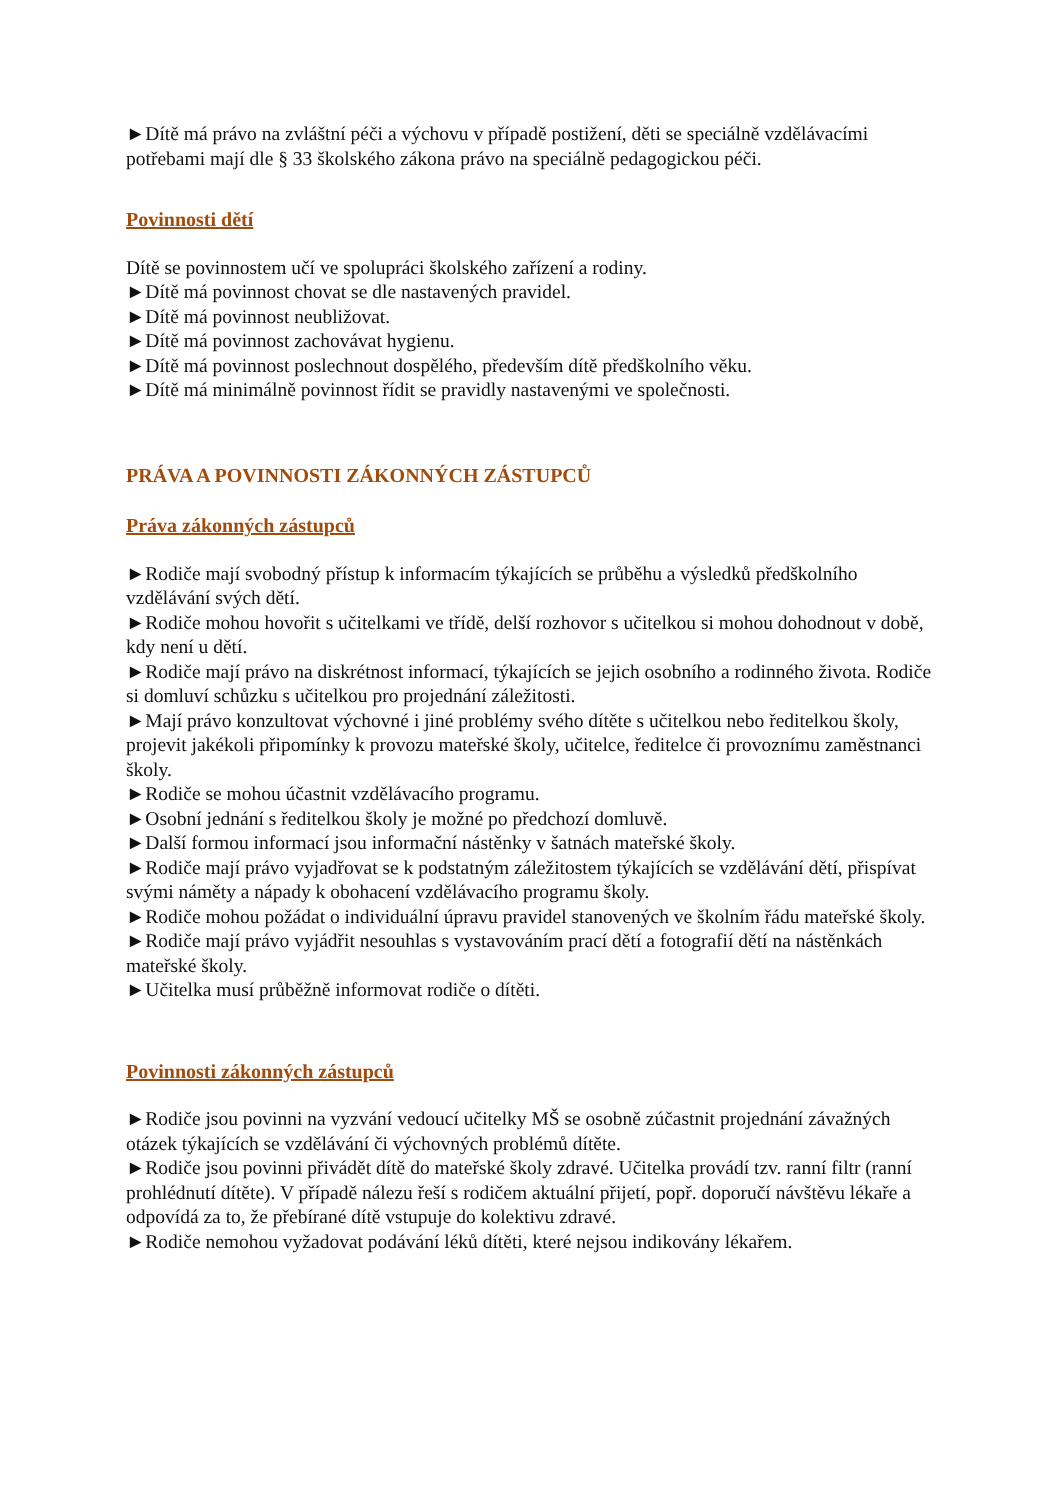►Dítě má právo na zvláštní péči a výchovu v případě postižení, děti se speciálně vzdělávacími potřebami mají dle § 33 školského zákona právo na speciálně pedagogickou péči.
Povinnosti dětí
Dítě se povinnostem učí ve spolupráci školského zařízení a rodiny.
►Dítě má povinnost chovat se dle nastavených pravidel.
►Dítě má povinnost neubližovat.
►Dítě má povinnost zachovávat hygienu.
►Dítě má povinnost poslechnout dospělého, především dítě předškolního věku.
►Dítě má minimálně povinnost řídit se pravidly nastavenými ve společnosti.
PRÁVA A POVINNOSTI ZÁKONNÝCH ZÁSTUPCŮ
Práva zákonných zástupců
►Rodiče mají svobodný přístup k informacím týkajících se průběhu a výsledků předškolního vzdělávání svých dětí.
►Rodiče mohou hovořit s učitelkami ve třídě, delší rozhovor s učitelkou si mohou dohodnout v době, kdy není u dětí.
►Rodiče mají právo na diskrétnost informací, týkajících se jejich osobního a rodinného života. Rodiče si domluví schůzku s učitelkou pro projednání záležitosti.
►Mají právo konzultovat výchovné i jiné problémy svého dítěte s učitelkou nebo ředitelkou školy, projevit jakékoli připomínky k provozu mateřské školy, učitelce, ředitelce či provoznímu zaměstnanci školy.
►Rodiče se mohou účastnit vzdělávacího programu.
►Osobní jednání s ředitelkou školy je možné po předchozí domluvě.
►Další formou informací jsou informační nástěnky v šatnách mateřské školy.
►Rodiče mají právo vyjadřovat se k podstatným záležitostem týkajících se vzdělávání dětí, přispívat svými náměty a nápady k obohacení vzdělávacího programu školy.
►Rodiče mohou požádat o individuální úpravu pravidel stanovených ve školním řádu mateřské školy.
►Rodiče mají právo vyjádřit nesouhlas s vystavováním prací dětí a fotografií dětí na nástěnkách mateřské školy.
►Učitelka musí průběžně informovat rodiče o dítěti.
Povinnosti zákonných zástupců
►Rodiče jsou povinni na vyzvání vedoucí učitelky MŠ se osobně zúčastnit projednání závažných otázek týkajících se vzdělávání či výchovných problémů dítěte.
►Rodiče jsou povinni přivádět dítě do mateřské školy zdravé. Učitelka provádí tzv. ranní filtr (ranní prohlédnutí dítěte). V případě nálezu řeší s rodičem aktuální přijetí, popř. doporučí návštěvu lékaře a odpovídá za to, že přebírané dítě vstupuje do kolektivu zdravé.
►Rodiče nemohou vyžadovat podávání léků dítěti, které nejsou indikovány lékařem.